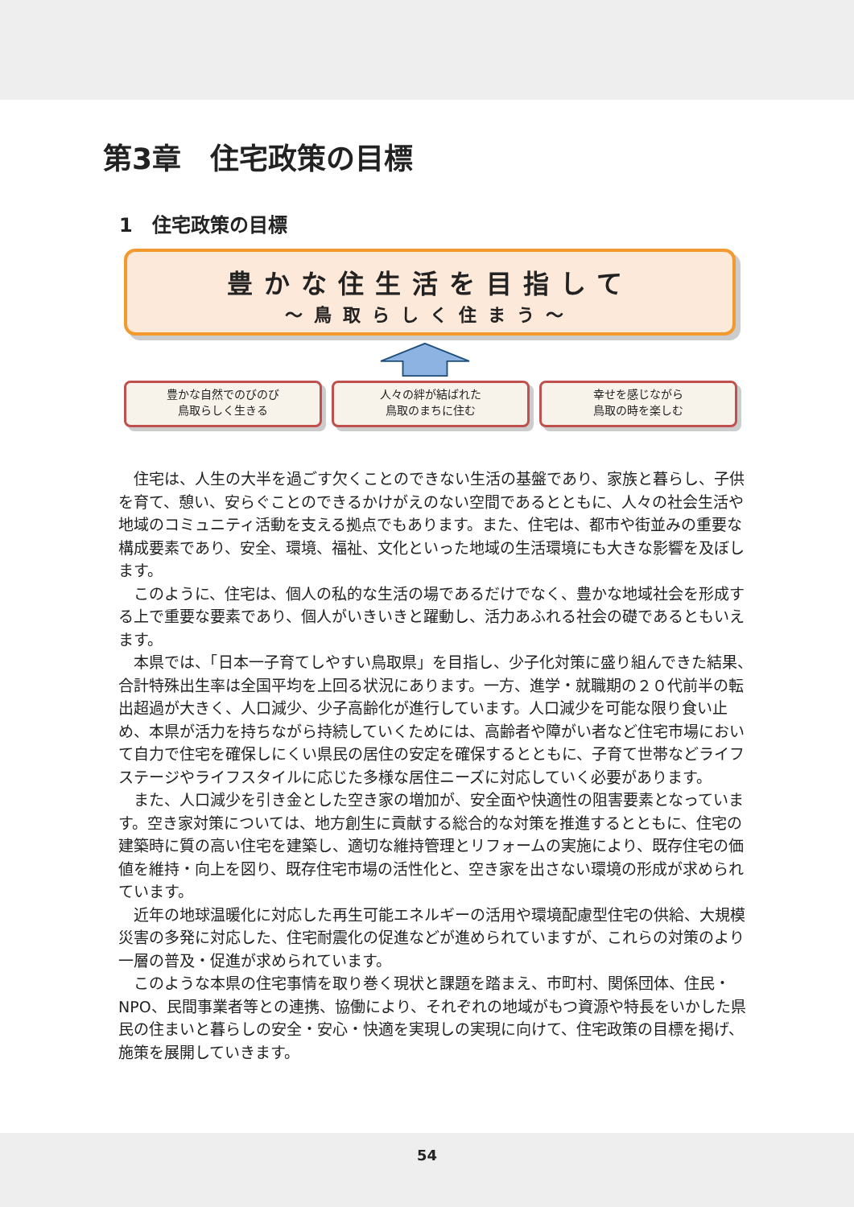第3章　住宅政策の目標
1　住宅政策の目標
豊かな住生活を目指して
～鳥取らしく住まう～
豊かな自然でのびのび
鳥取らしく生きる
人々の絆が結ばれた
鳥取のまちに住む
幸せを感じながら
鳥取の時を楽しむ
住宅は、人生の大半を過ごす欠くことのできない生活の基盤であり、家族と暮らし、子供を育て、憩い、安らぐことのできるかけがえのない空間であるとともに、人々の社会生活や地域のコミュニティ活動を支える拠点でもあります。また、住宅は、都市や街並みの重要な構成要素であり、安全、環境、福祉、文化といった地域の生活環境にも大きな影響を及ぼします。
このように、住宅は、個人の私的な生活の場であるだけでなく、豊かな地域社会を形成する上で重要な要素であり、個人がいきいきと躍動し、活力あふれる社会の礎であるともいえます。
本県では、「日本一子育てしやすい鳥取県」を目指し、少子化対策に盛り組んできた結果、合計特殊出生率は全国平均を上回る状況にあります。一方、進学・就職期の２０代前半の転出超過が大きく、人口減少、少子高齢化が進行しています。人口減少を可能な限り食い止め、本県が活力を持ちながら持続していくためには、高齢者や障がい者など住宅市場において自力で住宅を確保しにくい県民の居住の安定を確保するとともに、子育て世帯などライフステージやライフスタイルに応じた多様な居住ニーズに対応していく必要があります。
また、人口減少を引き金とした空き家の増加が、安全面や快適性の阻害要素となっています。空き家対策については、地方創生に貢献する総合的な対策を推進するとともに、住宅の建築時に質の高い住宅を建築し、適切な維持管理とリフォームの実施により、既存住宅の価値を維持・向上を図り、既存住宅市場の活性化と、空き家を出さない環境の形成が求められています。
近年の地球温暖化に対応した再生可能エネルギーの活用や環境配慮型住宅の供給、大規模災害の多発に対応した、住宅耐震化の促進などが進められていますが、これらの対策のより一層の普及・促進が求められています。
このような本県の住宅事情を取り巻く現状と課題を踏まえ、市町村、関係団体、住民・NPO、民間事業者等との連携、協働により、それぞれの地域がもつ資源や特長をいかした県民の住まいと暮らしの安全・安心・快適を実現しの実現に向けて、住宅政策の目標を掲げ、施策を展開していきます。
54